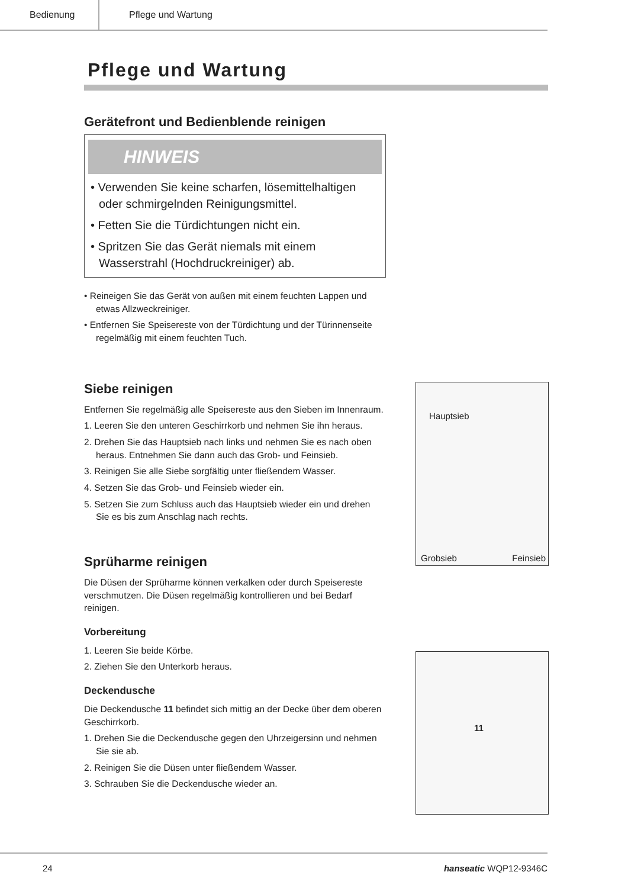Bedienung Pflege und Wartung
Pflege und Wartung
Gerätefront und Bedienblende reinigen
HINWEIS
• Verwenden Sie keine scharfen, lösemittelhaltigen oder schmirgelnden Reinigungsmittel.
• Fetten Sie die Türdichtungen nicht ein.
• Spritzen Sie das Gerät niemals mit einem Wasserstrahl (Hochdruckreiniger) ab.
• Reineigen Sie das Gerät von außen mit einem feuchten Lappen und etwas Allzweckreiniger.
• Entfernen Sie Speisereste von der Türdichtung und der Türinnenseite regelmäßig mit einem feuchten Tuch.
Siebe reinigen
Entfernen Sie regelmäßig alle Speisereste aus den Sieben im Innenraum.
1. Leeren Sie den unteren Geschirrkorb und nehmen Sie ihn heraus.
2. Drehen Sie das Hauptsieb nach links und nehmen Sie es nach oben heraus. Entnehmen Sie dann auch das Grob- und Feinsieb.
3. Reinigen Sie alle Siebe sorgfältig unter fließendem Wasser.
4. Setzen Sie das Grob- und Feinsieb wieder ein.
5. Setzen Sie zum Schluss auch das Hauptsieb wieder ein und drehen Sie es bis zum Anschlag nach rechts.
Sprüharme reinigen
Die Düsen der Sprüharme können verkalken oder durch Speisereste verschmutzen. Die Düsen regelmäßig kontrollieren und bei Bedarf reinigen.
Vorbereitung
1. Leeren Sie beide Körbe.
2. Ziehen Sie den Unterkorb heraus.
Deckendusche
Die Deckendusche 11 befindet sich mittig an der Decke über dem oberen Geschirrkorb.
1. Drehen Sie die Deckendusche gegen den Uhrzeigersinn und nehmen Sie sie ab.
2. Reinigen Sie die Düsen unter fließendem Wasser.
3. Schrauben Sie die Deckendusche wieder an.
Hauptsieb
Grobsieb Feinsieb
11
24 hanseatic WQP12-9346C